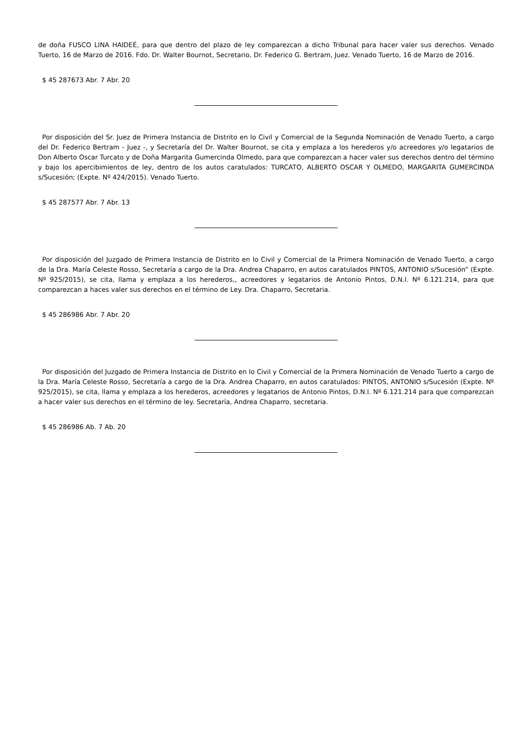de doña FUSCO LINA HAIDEÉ, para que dentro del plazo de ley comparezcan a dicho Tribunal para hacer valer sus derechos. Venado Tuerto, 16 de Marzo de 2016. Fdo. Dr. Walter Bournot, Secretario, Dr. Federico G. Bertram, Juez. Venado Tuerto, 16 de Marzo de 2016.
$ 45 287673 Abr. 7 Abr. 20
Por disposición del Sr. Juez de Primera Instancia de Distrito en lo Civil y Comercial de la Segunda Nominación de Venado Tuerto, a cargo del Dr. Federico Bertram - Juez -, y Secretaría del Dr. Walter Bournot, se cita y emplaza a los herederos y/o acreedores y/o legatarios de Don Alberto Oscar Turcato y de Doña Margarita Gumercinda Olmedo, para que comparezcan a hacer valer sus derechos dentro del término y bajo los apercibimientos de ley, dentro de los autos caratulados: TURCATO, ALBERTO OSCAR Y OLMEDO, MARGARITA GUMERCINDA s/Sucesión; (Expte. Nº 424/2015). Venado Tuerto.
$ 45 287577 Abr. 7 Abr. 13
Por disposición del Juzgado de Primera Instancia de Distrito en lo Civil y Comercial de la Primera Nominación de Venado Tuerto, a cargo de la Dra. María Celeste Rosso, Secretaría a cargo de la Dra. Andrea Chaparro, en autos caratulados PINTOS, ANTONIO s/Sucesión” (Expte. Nº 925/2015), se cita, llama y emplaza a los herederos,, acreedores y legatarios de Antonio Pintos, D.N.I. Nº 6.121.214, para que comparezcan a haces valer sus derechos en el término de Ley. Dra. Chaparro, Secretaria.
$ 45 286986 Abr. 7 Abr. 20
Por disposición del Juzgado de Primera Instancia de Distrito en lo Civil y Comercial de la Primera Nominación de Venado Tuerto a cargo de la Dra. María Celeste Rosso, Secretaría a cargo de la Dra. Andrea Chaparro, en autos caratulados: PINTOS, ANTONIO s/Sucesión (Expte. Nº 925/2015), se cita, llama y emplaza a los herederos, acreedores y legatarios de Antonio Pintos, D.N.I. Nº 6.121.214 para que comparezcan a hacer valer sus derechos en el término de ley. Secretaría, Andrea Chaparro, secretaria.
$ 45 286986 Ab. 7 Ab. 20